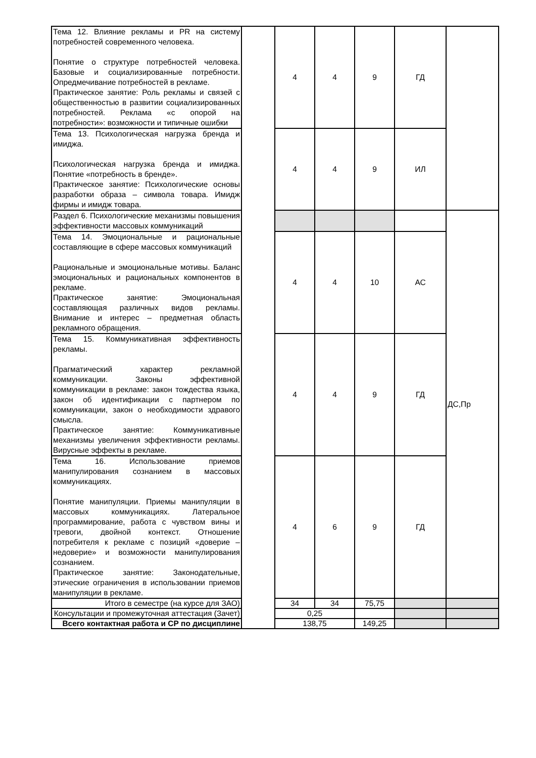| Тема 12. Влияние рекламы и PR на систему потребностей современного человека. Понятие о структуре потребностей человека. Базовые и социализированные потребности. Опредмечивание потребностей в рекламе. Практическое занятие: Роль рекламы и связей с общественностью в развитии социализированных потребностей. Реклама «с опорой на потребности»: возможности и типичные ошибки | | 4 | 4 | 9 | ГД | |
| Тема 13. Психологическая нагрузка бренда и имиджа. Психологическая нагрузка бренда и имиджа. Понятие «потребность в бренде». Практическое занятие: Психологические основы разработки образа – символа товара. Имидж фирмы и имидж товара. | | 4 | 4 | 9 | ИЛ | |
| Раздел 6. Психологические механизмы повышения эффективности массовых коммуникаций | | | | | | ДС,Пр |
| Тема 14. Эмоциональные и рациональные составляющие в сфере массовых коммуникаций Рациональные и эмоциональные мотивы. Баланс эмоциональных и рациональных компонентов в рекламе. Практическое занятие: Эмоциональная составляющая различных видов рекламы. Внимание и интерес – предметная область рекламного обращения. | | 4 | 4 | 10 | АС | |
| Тема 15. Коммуникативная эффективность рекламы. Прагматический характер рекламной коммуникации. Законы эффективной коммуникации в рекламе: закон тождества языка, закон об идентификации с партнером по коммуникации, закон о необходимости здравого смысла. Практическое занятие: Коммуникативные механизмы увеличения эффективности рекламы. Вирусные эффекты в рекламе. | | 4 | 4 | 9 | ГД | |
| Тема 16. Использование приемов манипулирования сознанием в массовых коммуникациях. Понятие манипуляции. Приемы манипуляции в массовых коммуникациях. Латеральное программирование, работа с чувством вины и тревоги, двойной контекст. Отношение потребителя к рекламе с позиций «доверие – недоверие» и возможности манипулирования сознанием. Практическое занятие: Законодательные, этические ограничения в использовании приемов манипуляции в рекламе. | | 4 | 6 | 9 | ГД | |
| Итого в семестре (на курсе для ЗАО) | | 34 | 34 | 75,75 | | |
| Консультации и промежуточная аттестация (Зачет) | | 0,25 | | | | |
| Всего контактная работа и СР по дисциплине | | 138,75 | | 149,25 | | |